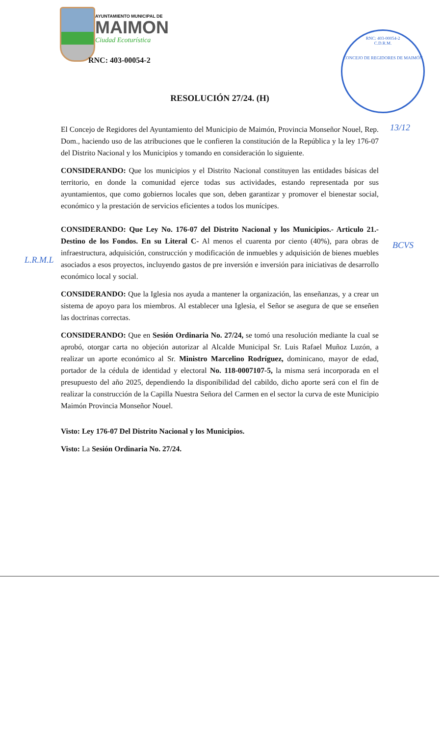AYUNTAMIENTO MUNICIPAL DE
MAIMON
Ciudad Ecoturística
RNC: 403-00054-2
RNC: 403-00054-2
C.D.R.M.
CONCEJO DE REGIDORES DE MAIMÓN
13/12
BCVS
L.R.M.L
RESOLUCIÓN 27/24. (H)
El Concejo de Regidores del Ayuntamiento del Municipio de Maimón, Provincia Monseñor Nouel, Rep. Dom., haciendo uso de las atribuciones que le confieren la constitución de la República y la ley 176-07 del Distrito Nacional y los Municipios y tomando en consideración lo siguiente.
CONSIDERANDO: Que los municipios y el Distrito Nacional constituyen las entidades básicas del territorio, en donde la comunidad ejerce todas sus actividades, estando representada por sus ayuntamientos, que como gobiernos locales que son, deben garantizar y promover el bienestar social, económico y la prestación de servicios eficientes a todos los munícipes.
CONSIDERANDO: Que Ley No. 176-07 del Distrito Nacional y los Municipios.- Articulo 21.- Destino de los Fondos. En su Literal C- Al menos el cuarenta por ciento (40%), para obras de infraestructura, adquisición, construcción y modificación de inmuebles y adquisición de bienes muebles asociados a esos proyectos, incluyendo gastos de pre inversión e inversión para iniciativas de desarrollo económico local y social.
CONSIDERANDO: Que la Iglesia nos ayuda a mantener la organización, las enseñanzas, y a crear un sistema de apoyo para los miembros. Al establecer una Iglesia, el Señor se asegura de que se enseñen las doctrinas correctas.
CONSIDERANDO: Que en Sesión Ordinaria No. 27/24, se tomó una resolución mediante la cual se aprobó, otorgar carta no objeción autorizar al Alcalde Municipal Sr. Luis Rafael Muñoz Luzón, a realizar un aporte económico al Sr. Ministro Marcelino Rodríguez, dominicano, mayor de edad, portador de la cédula de identidad y electoral No. 118-0007107-5, la misma será incorporada en el presupuesto del año 2025, dependiendo la disponibilidad del cabildo, dicho aporte será con el fin de realizar la construcción de la Capilla Nuestra Señora del Carmen en el sector la curva de este Municipio Maimón Provincia Monseñor Nouel.
Visto: Ley 176-07 Del Distrito Nacional y los Municipios.
Visto: La Sesión Ordinaria No. 27/24.